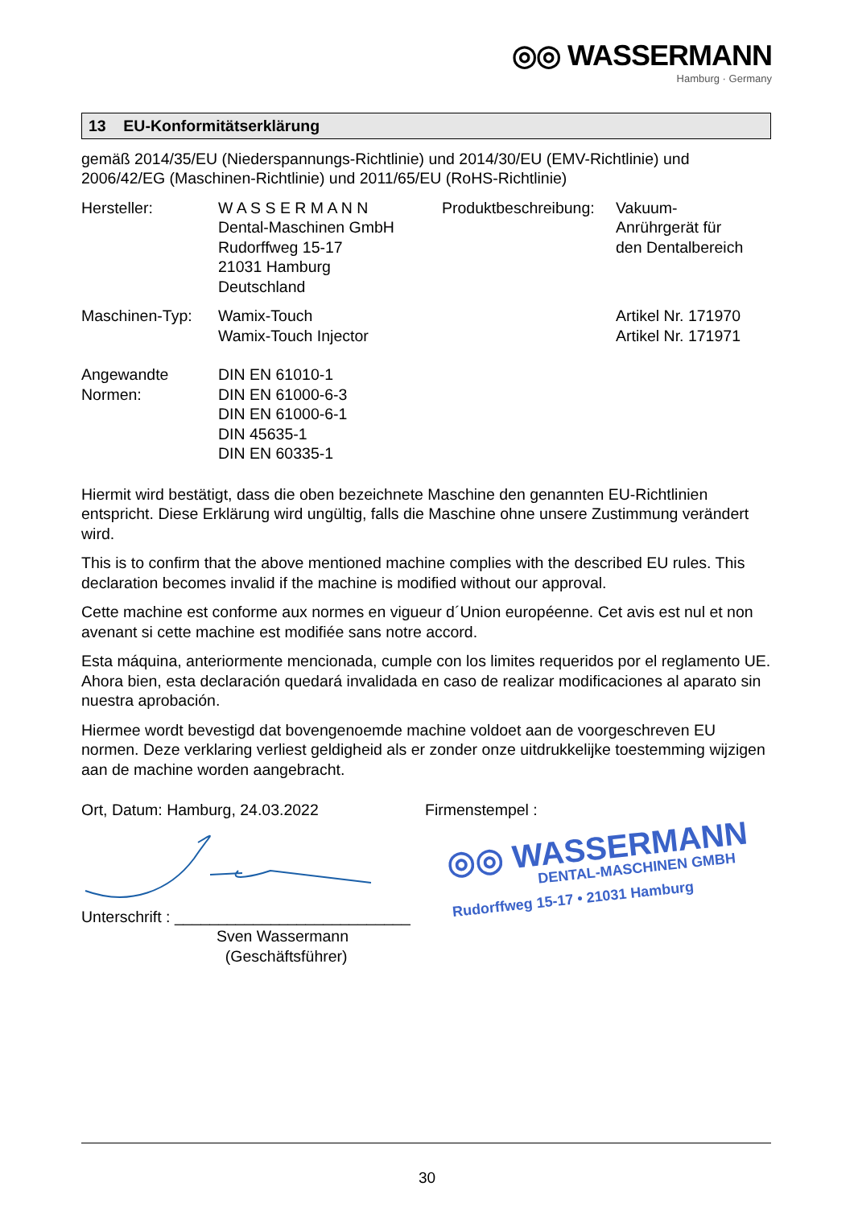◎◎ WASSERMANN
Hamburg · Germany
13 EU-Konformitätserklärung
gemäß 2014/35/EU (Niederspannungs-Richtlinie) und 2014/30/EU (EMV-Richtlinie) und 2006/42/EG (Maschinen-Richtlinie) und 2011/65/EU (RoHS-Richtlinie)
| Hersteller: | W A S S E R M A N N Dental-Maschinen GmbH Rudorffweg 15-17 21031 Hamburg Deutschland | Produktbeschreibung: | Vakuum- Anrührgerät für den Dentalbereich |
| Maschinen-Typ: | Wamix-Touch Wamix-Touch Injector | | Artikel Nr. 171970 Artikel Nr. 171971 |
| Angewandte Normen: | DIN EN 61010-1 DIN EN 61000-6-3 DIN EN 61000-6-1 DIN 45635-1 DIN EN 60335-1 | | |
Hiermit wird bestätigt, dass die oben bezeichnete Maschine den genannten EU-Richtlinien entspricht. Diese Erklärung wird ungültig, falls die Maschine ohne unsere Zustimmung verändert wird.
This is to confirm that the above mentioned machine complies with the described EU rules. This declaration becomes invalid if the machine is modified without our approval.
Cette machine est conforme aux normes en vigueur d´Union européenne. Cet avis est nul et non avenant si cette machine est modifiée sans notre accord.
Esta máquina, anteriormente mencionada, cumple con los limites requeridos por el reglamento UE. Ahora bien, esta declaración quedará invalidada en caso de realizar modificaciones al aparato sin nuestra aprobación.
Hiermee wordt bevestigd dat bovengenoemde machine voldoet aan de voorgeschreven EU normen. Deze verklaring verliest geldigheid als er zonder onze uitdrukkelijke toestemming wijzigen aan de machine worden aangebracht.
Ort, Datum: Hamburg, 24.03.2022
Unterschrift : ___________________________
Sven Wassermann
(Geschäftsführer)
Firmenstempel :
◎◎ WASSERMANN
DENTAL-MASCHINEN GMBH
Rudorffweg 15-17 • 21031 Hamburg
30